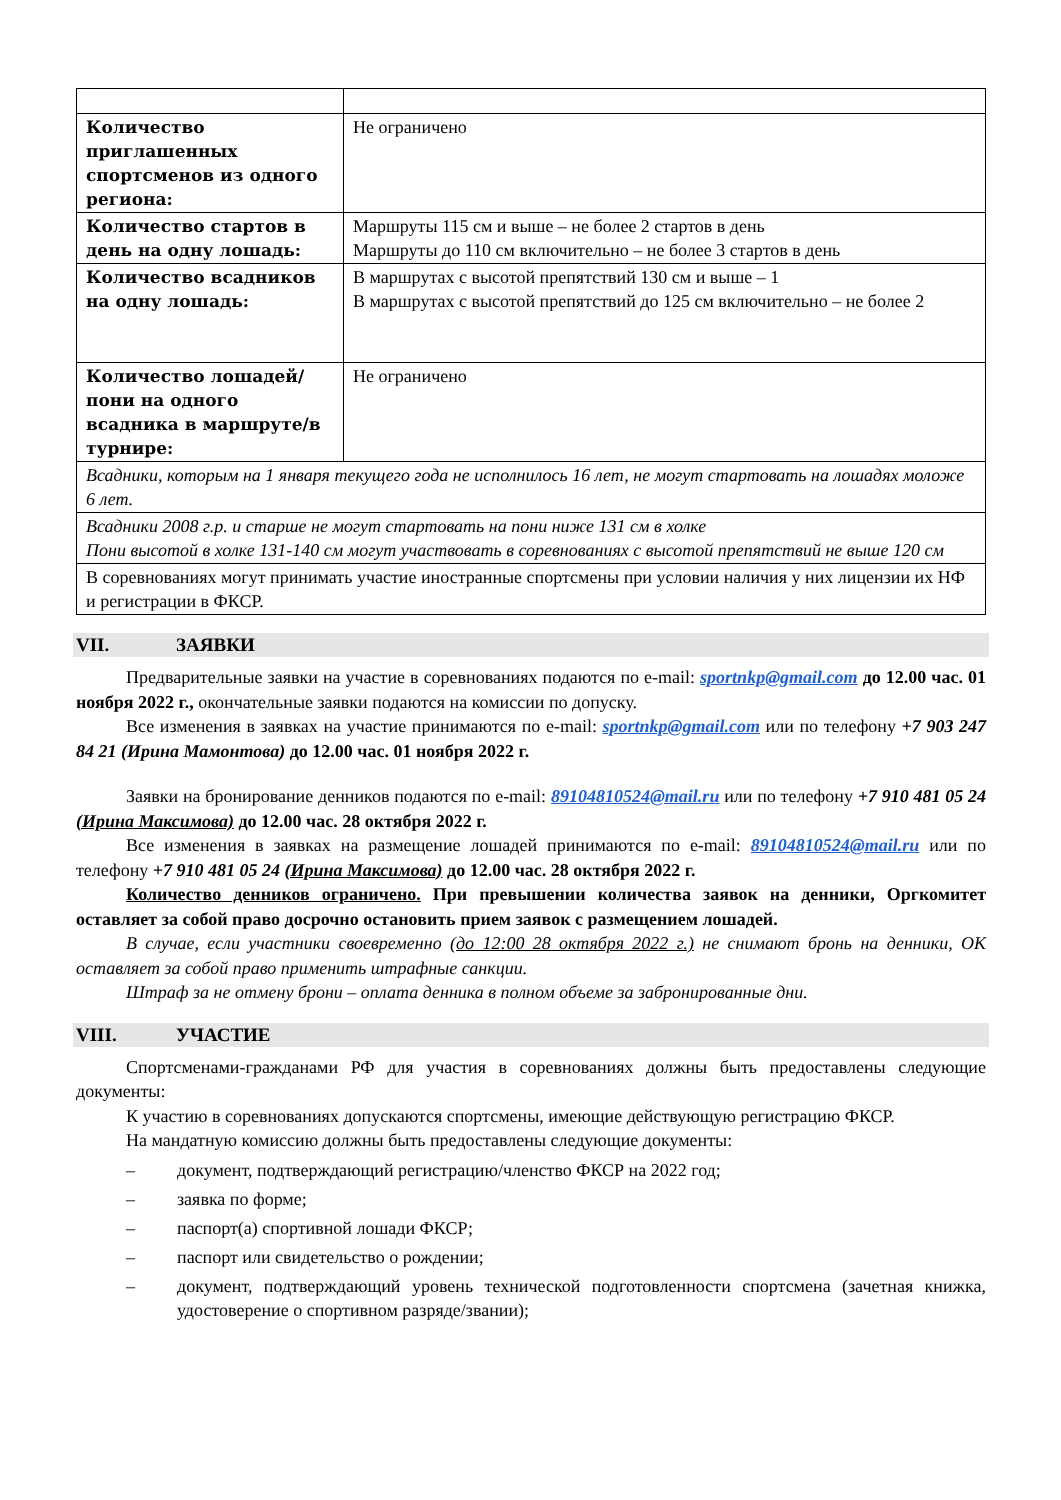| Количество приглашенных спортсменов из одного региона: | Не ограничено |
| Количество стартов в день на одну лошадь: | Маршруты 115 см и выше – не более 2 стартов в день Маршруты до 110 см включительно – не более 3 стартов в день |
| Количество всадников на одну лошадь: | В маршрутах с высотой препятствий 130 см и выше – 1 В маршрутах с высотой препятствий до 125 см включительно – не более 2 |
| Количество лошадей/пони на одного всадника в маршруте/в турнире: | Не ограничено |
| Всадники, которым на 1 января текущего года не исполнилось 16 лет, не могут стартовать на лошадях моложе 6 лет. | |
| Всадники 2008 г.р. и старше не могут стартовать на пони ниже 131 см в холке Пони высотой в холке 131-140 см могут участвовать в соревнованиях с высотой препятствий не выше 120 см | |
| В соревнованиях могут принимать участие иностранные спортсмены при условии наличия у них лицензии их НФ и регистрации в ФКСР. | |
VII. ЗАЯВКИ
Предварительные заявки на участие в соревнованиях подаются по e-mail: sportnkp@gmail.com до 12.00 час. 01 ноября 2022 г., окончательные заявки подаются на комиссии по допуску.
Все изменения в заявках на участие принимаются по e-mail: sportnkp@gmail.com или по телефону +7 903 247 84 21 (Ирина Мамонтова) до 12.00 час. 01 ноября 2022 г.
Заявки на бронирование денников подаются по e-mail: 89104810524@mail.ru или по телефону +7 910 481 05 24 (Ирина Максимова) до 12.00 час. 28 октября 2022 г.
Все изменения в заявках на размещение лошадей принимаются по e-mail: 89104810524@mail.ru или по телефону +7 910 481 05 24 (Ирина Максимова) до 12.00 час. 28 октября 2022 г.
Количество денников ограничено. При превышении количества заявок на денники, Оргкомитет оставляет за собой право досрочно остановить прием заявок с размещением лошадей.
В случае, если участники своевременно (до 12:00 28 октября 2022 г.) не снимают бронь на денники, ОК оставляет за собой право применить штрафные санкции.
Штраф за не отмену брони – оплата денника в полном объеме за забронированные дни.
VIII. УЧАСТИЕ
Спортсменами-гражданами РФ для участия в соревнованиях должны быть предоставлены следующие документы:
К участию в соревнованиях допускаются спортсмены, имеющие действующую регистрацию ФКСР.
На мандатную комиссию должны быть предоставлены следующие документы:
– документ, подтверждающий регистрацию/членство ФКСР на 2022 год;
– заявка по форме;
– паспорт(а) спортивной лошади ФКСР;
– паспорт или свидетельство о рождении;
– документ, подтверждающий уровень технической подготовленности спортсмена (зачетная книжка, удостоверение о спортивном разряде/звании);